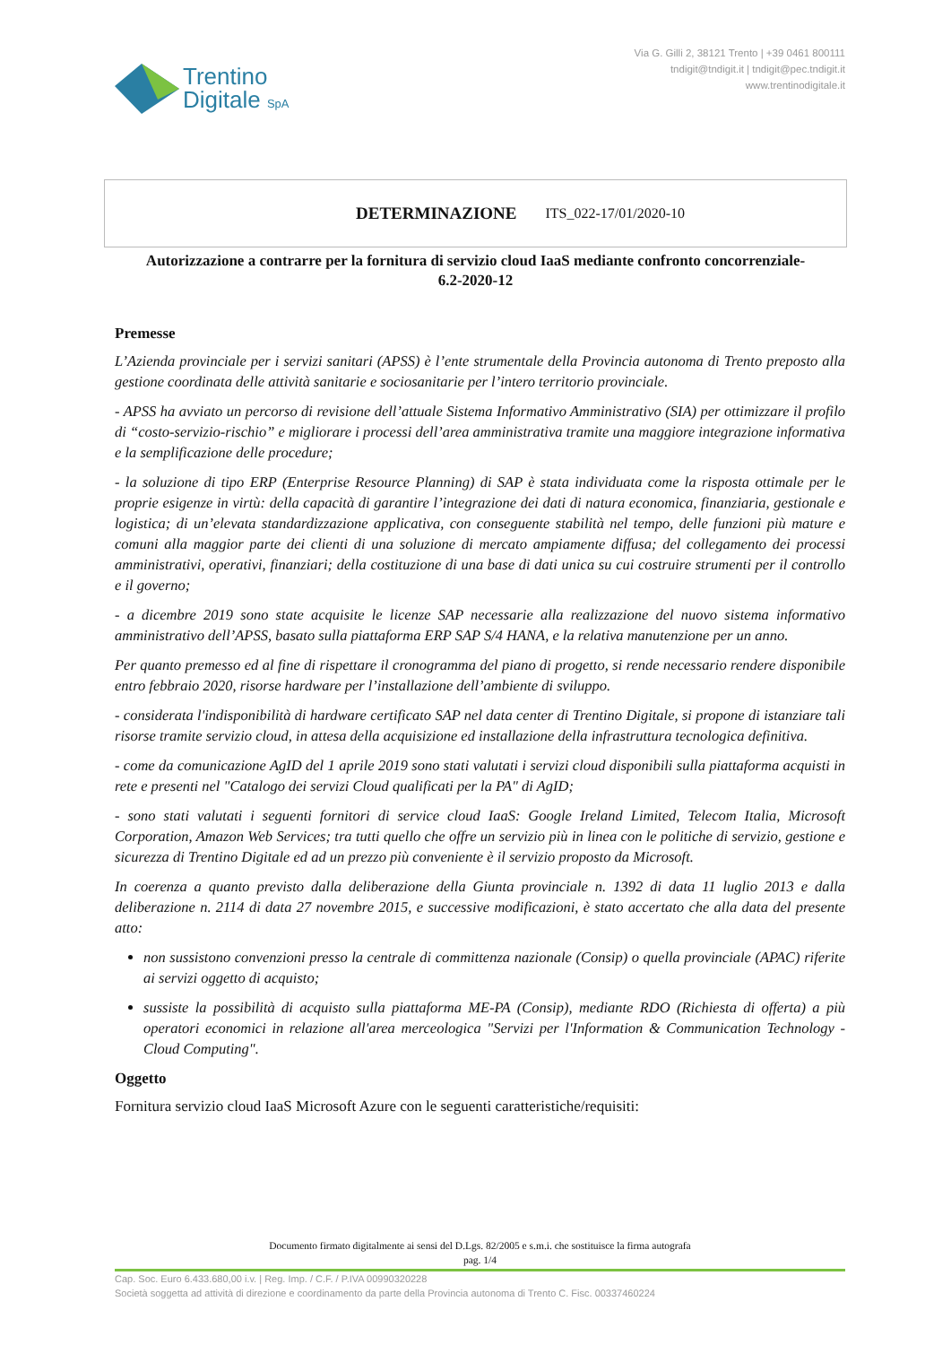Trentino
Digitale SpA
Via G. Gilli 2, 38121 Trento | +39 0461 800111
tndigit@tndigit.it | tndigit@pec.tndigit.it
www.trentinodigitale.it
DETERMINAZIONE ITS_022-17/01/2020-10
Autorizzazione a contrarre per la fornitura di servizio cloud IaaS mediante confronto concorrenziale- 6.2-2020-12
Premesse
L’Azienda provinciale per i servizi sanitari (APSS) è l’ente strumentale della Provincia autonoma di Trento preposto alla gestione coordinata delle attività sanitarie e sociosanitarie per l’intero territorio provinciale.
- APSS ha avviato un percorso di revisione dell’attuale Sistema Informativo Amministrativo (SIA) per ottimizzare il profilo di “costo-servizio-rischio” e migliorare i processi dell’area amministrativa tramite una maggiore integrazione informativa e la semplificazione delle procedure;
- la soluzione di tipo ERP (Enterprise Resource Planning) di SAP è stata individuata come la risposta ottimale per le proprie esigenze in virtù: della capacità di garantire l’integrazione dei dati di natura economica, finanziaria, gestionale e logistica; di un’elevata standardizzazione applicativa, con conseguente stabilità nel tempo, delle funzioni più mature e comuni alla maggior parte dei clienti di una soluzione di mercato ampiamente diffusa; del collegamento dei processi amministrativi, operativi, finanziari; della costituzione di una base di dati unica su cui costruire strumenti per il controllo e il governo;
- a dicembre 2019 sono state acquisite le licenze SAP necessarie alla realizzazione del nuovo sistema informativo amministrativo dell’APSS, basato sulla piattaforma ERP SAP S/4 HANA, e la relativa manutenzione per un anno.
Per quanto premesso ed al fine di rispettare il cronogramma del piano di progetto, si rende necessario rendere disponibile entro febbraio 2020, risorse hardware per l’installazione dell’ambiente di sviluppo.
- considerata l'indisponibilità di hardware certificato SAP nel data center di Trentino Digitale, si propone di istanziare tali risorse tramite servizio cloud, in attesa della acquisizione ed installazione della infrastruttura tecnologica definitiva.
- come da comunicazione AgID del 1 aprile 2019 sono stati valutati i servizi cloud disponibili sulla piattaforma acquisti in rete e presenti nel "Catalogo dei servizi Cloud qualificati per la PA" di AgID;
- sono stati valutati i seguenti fornitori di service cloud IaaS: Google Ireland Limited, Telecom Italia, Microsoft Corporation, Amazon Web Services; tra tutti quello che offre un servizio più in linea con le politiche di servizio, gestione e sicurezza di Trentino Digitale ed ad un prezzo più conveniente è il servizio proposto da Microsoft.
In coerenza a quanto previsto dalla deliberazione della Giunta provinciale n. 1392 di data 11 luglio 2013 e dalla deliberazione n. 2114 di data 27 novembre 2015, e successive modificazioni, è stato accertato che alla data del presente atto:
non sussistono convenzioni presso la centrale di committenza nazionale (Consip) o quella provinciale (APAC) riferite ai servizi oggetto di acquisto;
sussiste la possibilità di acquisto sulla piattaforma ME-PA (Consip), mediante RDO (Richiesta di offerta) a più operatori economici in relazione all'area merceologica "Servizi per l'Information & Communication Technology - Cloud Computing".
Oggetto
Fornitura servizio cloud IaaS Microsoft Azure con le seguenti caratteristiche/requisiti:
Documento firmato digitalmente ai sensi del D.Lgs. 82/2005 e s.m.i. che sostituisce la firma autografa
pag. 1/4
Cap. Soc. Euro 6.433.680,00 i.v. | Reg. Imp. / C.F. / P.IVA 00990320228
Società soggetta ad attività di direzione e coordinamento da parte della Provincia autonoma di Trento C. Fisc. 00337460224